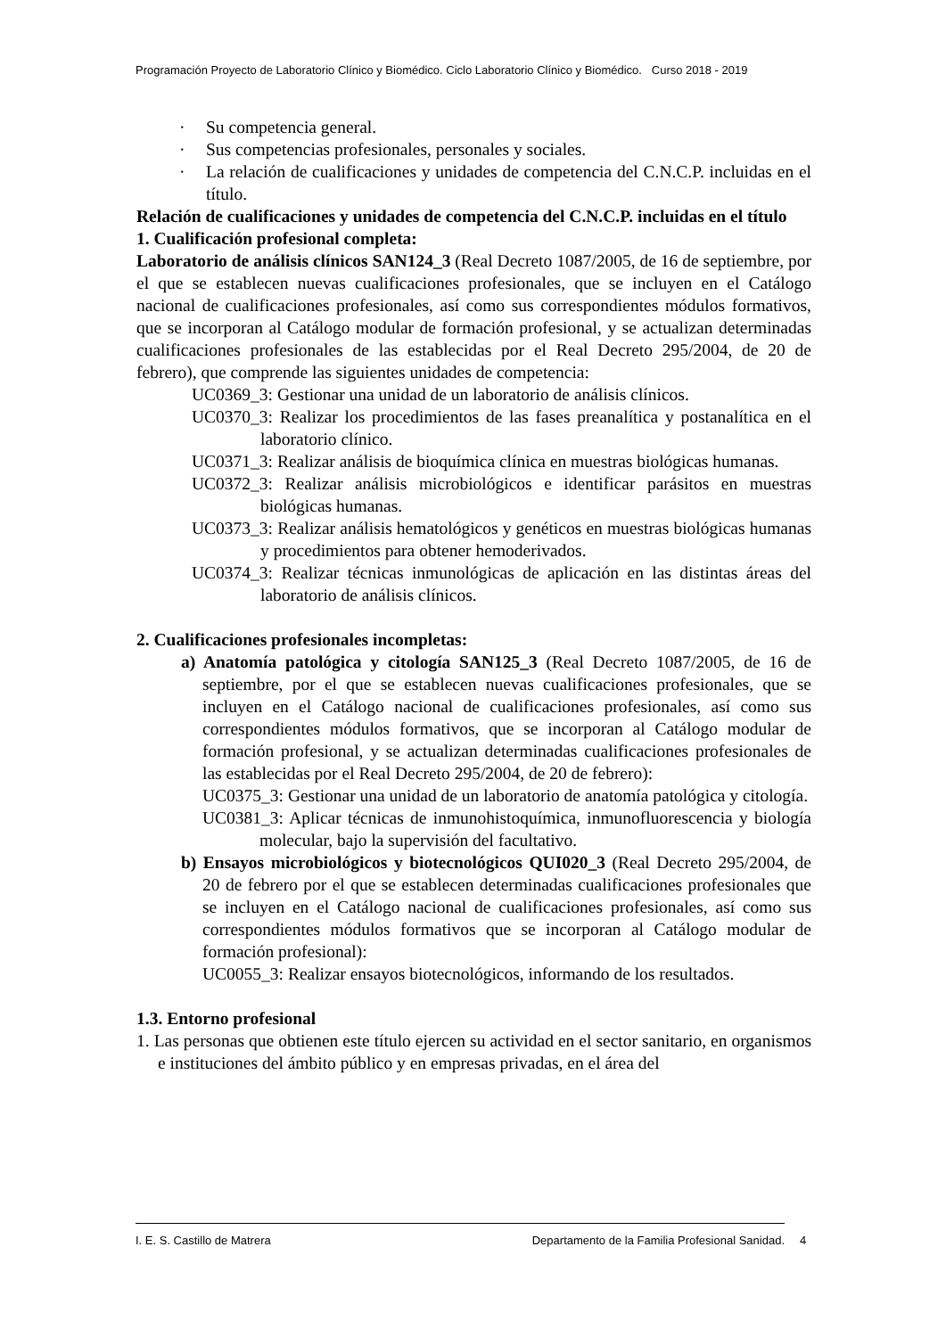Programación Proyecto de Laboratorio Clínico y Biomédico. Ciclo Laboratorio Clínico y Biomédico. Curso 2018 - 2019
· Su competencia general.
· Sus competencias profesionales, personales y sociales.
· La relación de cualificaciones y unidades de competencia del C.N.C.P. incluidas en el título.
Relación de cualificaciones y unidades de competencia del C.N.C.P. incluidas en el título
1. Cualificación profesional completa:
Laboratorio de análisis clínicos SAN124_3 (Real Decreto 1087/2005, de 16 de septiembre, por el que se establecen nuevas cualificaciones profesionales, que se incluyen en el Catálogo nacional de cualificaciones profesionales, así como sus correspondientes módulos formativos, que se incorporan al Catálogo modular de formación profesional, y se actualizan determinadas cualificaciones profesionales de las establecidas por el Real Decreto 295/2004, de 20 de febrero), que comprende las siguientes unidades de competencia:
UC0369_3: Gestionar una unidad de un laboratorio de análisis clínicos.
UC0370_3: Realizar los procedimientos de las fases preanalítica y postanalítica en el laboratorio clínico.
UC0371_3: Realizar análisis de bioquímica clínica en muestras biológicas humanas.
UC0372_3: Realizar análisis microbiológicos e identificar parásitos en muestras biológicas humanas.
UC0373_3: Realizar análisis hematológicos y genéticos en muestras biológicas humanas y procedimientos para obtener hemoderivados.
UC0374_3: Realizar técnicas inmunológicas de aplicación en las distintas áreas del laboratorio de análisis clínicos.
2. Cualificaciones profesionales incompletas:
a) Anatomía patológica y citología SAN125_3 (Real Decreto 1087/2005, de 16 de septiembre, por el que se establecen nuevas cualificaciones profesionales, que se incluyen en el Catálogo nacional de cualificaciones profesionales, así como sus correspondientes módulos formativos, que se incorporan al Catálogo modular de formación profesional, y se actualizan determinadas cualificaciones profesionales de las establecidas por el Real Decreto 295/2004, de 20 de febrero):
UC0375_3: Gestionar una unidad de un laboratorio de anatomía patológica y citología.
UC0381_3: Aplicar técnicas de inmunohistoquímica, inmunofluorescencia y biología molecular, bajo la supervisión del facultativo.
b) Ensayos microbiológicos y biotecnológicos QUI020_3 (Real Decreto 295/2004, de 20 de febrero por el que se establecen determinadas cualificaciones profesionales que se incluyen en el Catálogo nacional de cualificaciones profesionales, así como sus correspondientes módulos formativos que se incorporan al Catálogo modular de formación profesional):
UC0055_3: Realizar ensayos biotecnológicos, informando de los resultados.
1.3. Entorno profesional
1. Las personas que obtienen este título ejercen su actividad en el sector sanitario, en organismos e instituciones del ámbito público y en empresas privadas, en el área del
I. E. S. Castillo de Matrera Departamento de la Familia Profesional Sanidad. 4